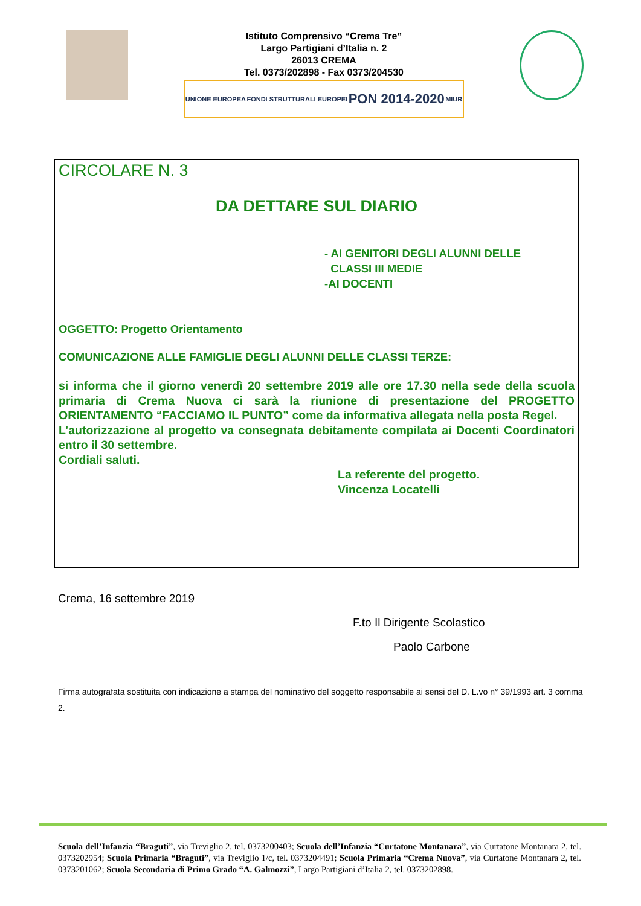Istituto Comprensivo “Crema Tre”
Largo Partigiani d’Italia n. 2
26013 CREMA
Tel. 0373/202898 - Fax 0373/204530
UNIONE EUROPEA FONDI STRUTTURALI EUROPEI PON 2014-2020 MIUR
CIRCOLARE N. 3
DA DETTARE SUL DIARIO
- AI GENITORI DEGLI ALUNNI DELLE
CLASSI III MEDIE
-AI DOCENTI
OGGETTO: Progetto Orientamento
COMUNICAZIONE ALLE FAMIGLIE DEGLI ALUNNI DELLE CLASSI TERZE:
si informa che il giorno venerdì 20 settembre 2019 alle ore 17.30 nella sede della scuola primaria di Crema Nuova ci sarà la riunione di presentazione del PROGETTO ORIENTAMENTO “FACCIAMO IL PUNTO” come da informativa allegata nella posta Regel.
L’autorizzazione al progetto va consegnata debitamente compilata ai Docenti Coordinatori entro il 30 settembre.
Cordiali saluti.
La referente del progetto.
Vincenza Locatelli
Crema, 16 settembre 2019
F.to Il Dirigente Scolastico
Paolo Carbone
Firma autografata sostituita con indicazione a stampa del nominativo del soggetto responsabile ai sensi del D. L.vo n° 39/1993 art. 3 comma 2.
Scuola dell’Infanzia “Braguti”, via Treviglio 2, tel. 0373200403; Scuola dell’Infanzia “Curtatone Montanara”, via Curtatone Montanara 2, tel. 0373202954; Scuola Primaria “Braguti”, via Treviglio 1/c, tel. 0373204491; Scuola Primaria “Crema Nuova”, via Curtatone Montanara 2, tel. 0373201062; Scuola Secondaria di Primo Grado “A. Galmozzi”, Largo Partigiani d’Italia 2, tel. 0373202898.